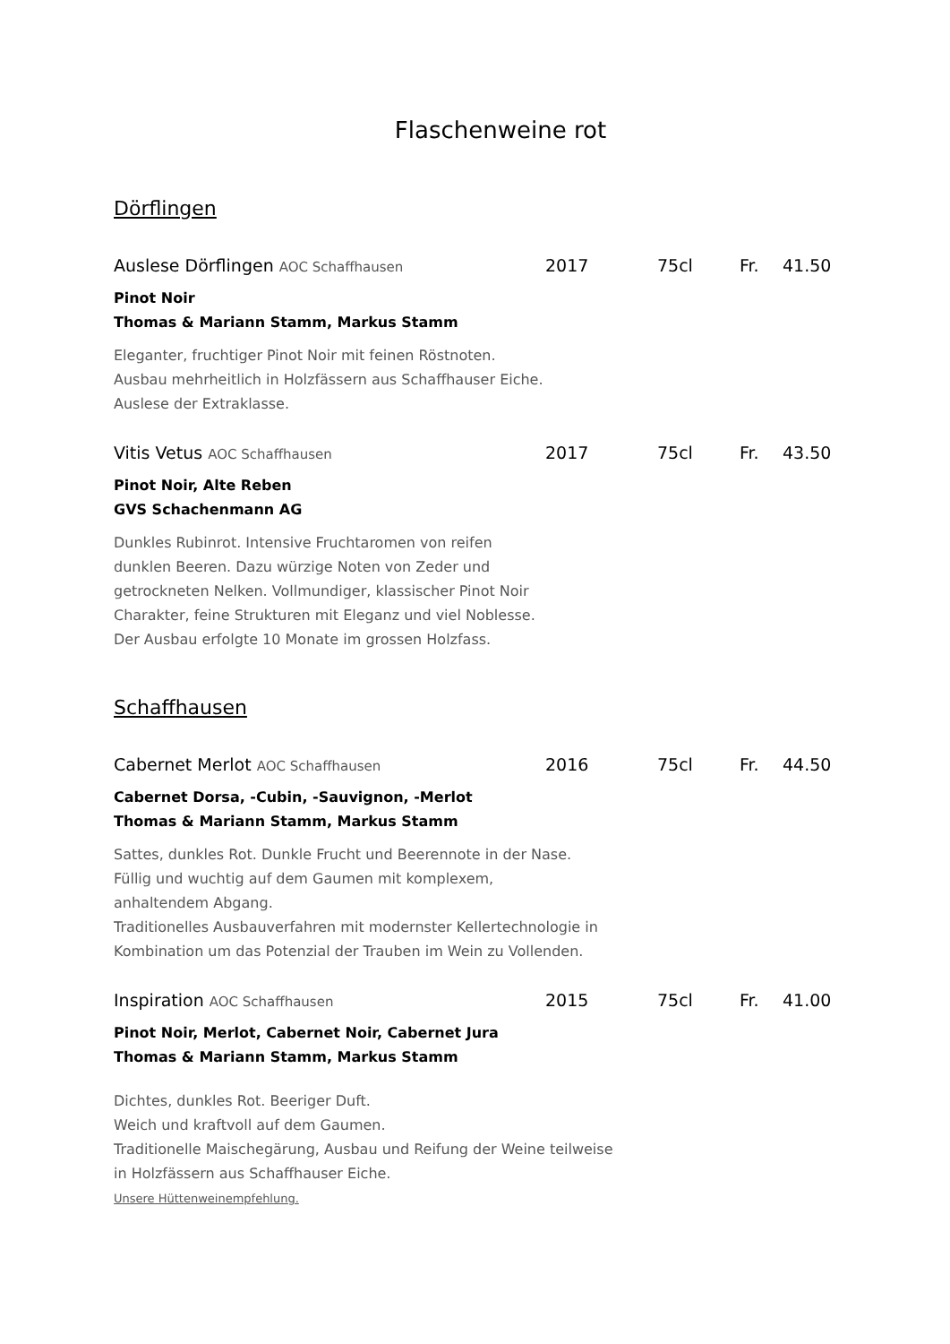Flaschenweine rot
Dörflingen
Auslese Dörflingen AOC Schaffhausen 2017 75cl Fr. 41.50
Pinot Noir
Thomas & Mariann Stamm, Markus Stamm
Eleganter, fruchtiger Pinot Noir mit feinen Röstnoten.
Ausbau mehrheitlich in Holzfässern aus Schaffhauser Eiche.
Auslese der Extraklasse.
Vitis Vetus AOC Schaffhausen 2017 75cl Fr. 43.50
Pinot Noir, Alte Reben
GVS Schachenmann AG
Dunkles Rubinrot. Intensive Fruchtaromen von reifen
dunklen Beeren. Dazu würzige Noten von Zeder und
getrockneten Nelken. Vollmundiger, klassischer Pinot Noir
Charakter, feine Strukturen mit Eleganz und viel Noblesse.
Der Ausbau erfolgte 10 Monate im grossen Holzfass.
Schaffhausen
Cabernet Merlot AOC Schaffhausen 2016 75cl Fr. 44.50
Cabernet Dorsa, -Cubin, -Sauvignon, -Merlot
Thomas & Mariann Stamm, Markus Stamm
Sattes, dunkles Rot. Dunkle Frucht und Beerennote in der Nase.
Füllig und wuchtig auf dem Gaumen mit komplexem,
anhaltendem Abgang.
Traditionelles Ausbauverfahren mit modernster Kellertechnologie in
Kombination um das Potenzial der Trauben im Wein zu Vollenden.
Inspiration AOC Schaffhausen 2015 75cl Fr. 41.00
Pinot Noir, Merlot, Cabernet Noir, Cabernet Jura
Thomas & Mariann Stamm, Markus Stamm
Dichtes, dunkles Rot. Beeriger Duft.
Weich und kraftvoll auf dem Gaumen.
Traditionelle Maischegärung, Ausbau und Reifung der Weine teilweise
in Holzfässern aus Schaffhauser Eiche.
Unsere Hüttenweinempfehlung.